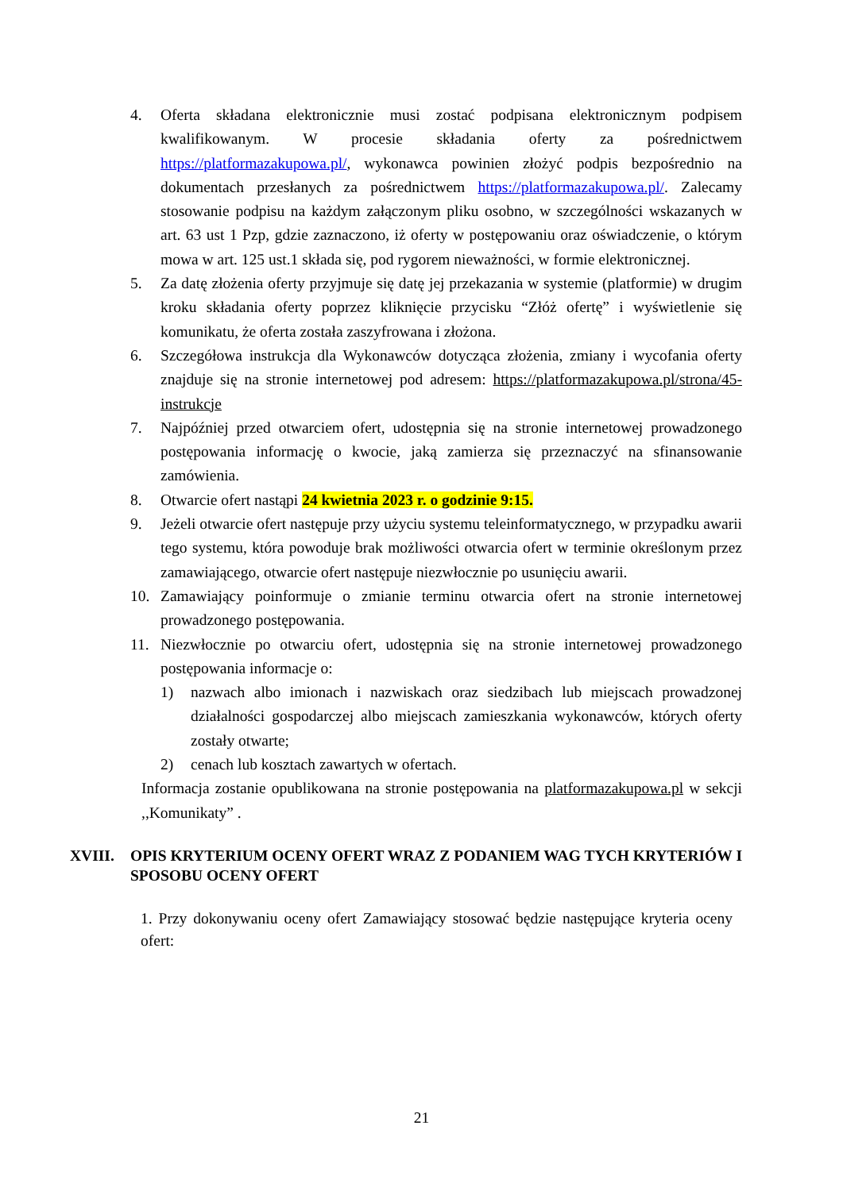4. Oferta składana elektronicznie musi zostać podpisana elektronicznym podpisem kwalifikowanym. W procesie składania oferty za pośrednictwem https://platformazakupowa.pl/, wykonawca powinien złożyć podpis bezpośrednio na dokumentach przesłanych za pośrednictwem https://platformazakupowa.pl/. Zalecamy stosowanie podpisu na każdym załączonym pliku osobno, w szczególności wskazanych w art. 63 ust 1 Pzp, gdzie zaznaczono, iż oferty w postępowaniu oraz oświadczenie, o którym mowa w art. 125 ust.1 składa się, pod rygorem nieważności, w formie elektronicznej.
5. Za datę złożenia oferty przyjmuje się datę jej przekazania w systemie (platformie) w drugim kroku składania oferty poprzez kliknięcie przycisku “Złóż ofertę” i wyświetlenie się komunikatu, że oferta została zaszyfrowana i złożona.
6. Szczegółowa instrukcja dla Wykonawców dotycząca złożenia, zmiany i wycofania oferty znajduje się na stronie internetowej pod adresem: https://platformazakupowa.pl/strona/45-instrukcje
7. Najpóźniej przed otwarciem ofert, udostępnia się na stronie internetowej prowadzonego postępowania informację o kwocie, jaką zamierza się przeznaczyć na sfinansowanie zamówienia.
8. Otwarcie ofert nastąpi 24 kwietnia 2023 r. o godzinie 9:15.
9. Jeżeli otwarcie ofert następuje przy użyciu systemu teleinformatycznego, w przypadku awarii tego systemu, która powoduje brak możliwości otwarcia ofert w terminie określonym przez zamawiającego, otwarcie ofert następuje niezwłocznie po usunięciu awarii.
10. Zamawiający poinformuje o zmianie terminu otwarcia ofert na stronie internetowej prowadzonego postępowania.
11. Niezwłocznie po otwarciu ofert, udostępnia się na stronie internetowej prowadzonego postępowania informacje o:
1) nazwach albo imionach i nazwiskach oraz siedzibach lub miejscach prowadzonej działalności gospodarczej albo miejscach zamieszkania wykonawców, których oferty zostały otwarte;
2) cenach lub kosztach zawartych w ofertach.
Informacja zostanie opublikowana na stronie postępowania na platformazakupowa.pl w sekcji ,,Komunikaty” .
XVIII. OPIS KRYTERIUM OCENY OFERT WRAZ Z PODANIEM WAG TYCH KRYTERIÓW I SPOSOBU OCENY OFERT
1. Przy dokonywaniu oceny ofert Zamawiający stosować będzie następujące kryteria oceny ofert:
21